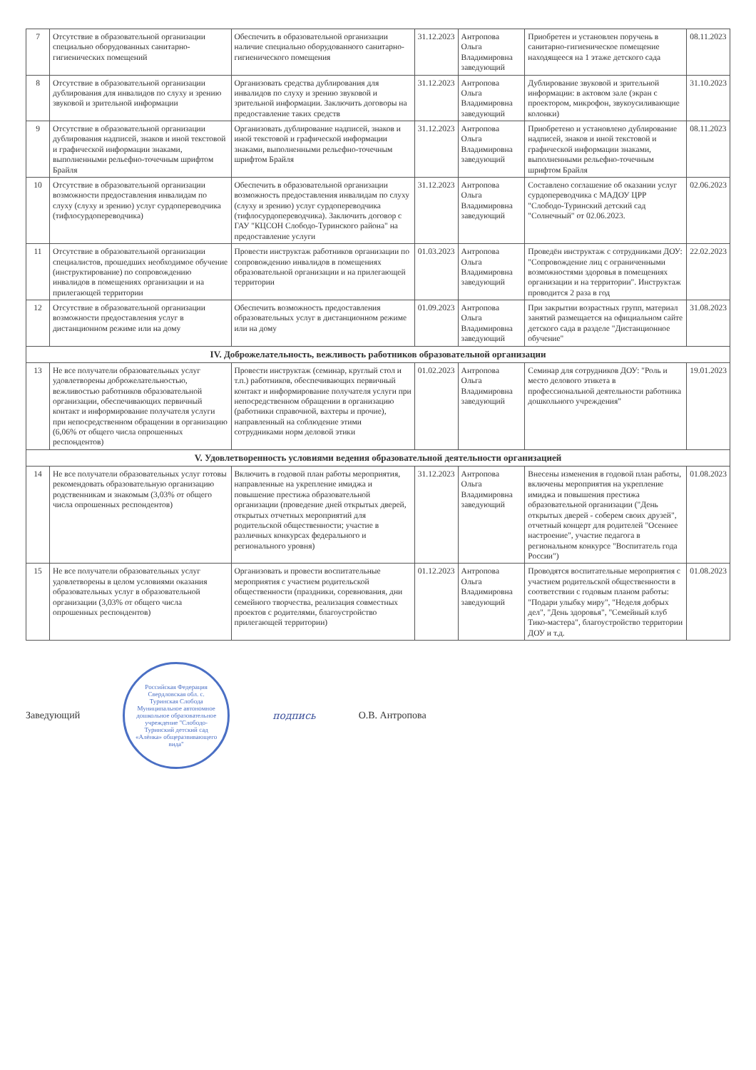| 7 | Отсутствие в образовательной организации специально оборудованных санитарно-гигиенических помещений | Обеспечить в образовательной организации наличие специально оборудованного санитарно-гигиенического помещения | 31.12.2023 | Антропова Ольга Владимировна заведующий | Приобретен и установлен поручень в санитарно-гигиеническое помещение находящееся на 1 этаже детского сада | 08.11.2023 |
| 8 | Отсутствие в образовательной организации дублирования для инвалидов по слуху и зрению звуковой и зрительной информации | Организовать средства дублирования для инвалидов по слуху и зрению звуковой и зрительной информации. Заключить договоры на предоставление таких средств | 31.12.2023 | Антропова Ольга Владимировна заведующий | Дублирование звуковой и зрительной информации: в актовом зале (экран с проектором, микрофон, звукоусиливающие колонки) | 31.10.2023 |
| 9 | Отсутствие в образовательной организации дублирования надписей, знаков и иной текстовой и графической информации знаками, выполненными рельефно-точечным шрифтом Брайля | Организовать дублирование надписей, знаков и иной текстовой и графической информации знаками, выполненными рельефно-точечным шрифтом Брайля | 31.12.2023 | Антропова Ольга Владимировна заведующий | Приобретено и установлено дублирование надписей, знаков и иной текстовой и графической информации знаками, выполненными рельефно-точечным шрифтом Брайля | 08.11.2023 |
| 10 | Отсутствие в образовательной организации возможности предоставления инвалидам по слуху (слуху и зрению) услуг сурдопереводчика (тифлосурдопереводчика) | Обеспечить в образовательной организации возможность предоставления инвалидам по слуху (слуху и зрению) услуг сурдопереводчика (тифлосурдопереводчика). Заключить договор с ГАУ "КЦСОН Слободо-Туринского района" на предоставление услуги | 31.12.2023 | Антропова Ольга Владимировна заведующий | Составлено соглашение об оказании услуг сурдопереводчика с МАДОУ ЦРР "Слободо-Туринский детский сад "Солнечный" от 02.06.2023. | 02.06.2023 |
| 11 | Отсутствие в образовательной организации специалистов, прошедших необходимое обучение (инструктирование) по сопровождению инвалидов в помещениях организации и на прилегающей территории | Провести инструктаж работников организации по сопровождению инвалидов в помещениях образовательной организации и на прилегающей территории | 01.03.2023 | Антропова Ольга Владимировна заведующий | Проведён инструктаж с сотрудниками ДОУ: "Сопровождение лиц с ограниченными возможностями здоровья в помещениях организации и на территории". Инструктаж проводится 2 раза в год | 22.02.2023 |
| 12 | Отсутствие в образовательной организации возможности предоставления услуг в дистанционном режиме или на дому | Обеспечить возможность предоставления образовательных услуг в дистанционном режиме или на дому | 01.09.2023 | Антропова Ольга Владимировна заведующий | При закрытии возрастных групп, материал занятий размещается на официальном сайте детского сада в разделе "Дистанционное обучение" | 31.08.2023 |
| IV. Доброжелательность, вежливость работников образовательной организации | | | | | | |
| 13 | Не все получатели образовательных услуг удовлетворены доброжелательностью, вежливостью работников образовательной организации, обеспечивающих первичный контакт и информирование получателя услуги при непосредственном обращении в организацию (6,06% от общего числа опрошенных респондентов) | Провести инструктаж (семинар, круглый стол и т.п.) работников, обеспечивающих первичный контакт и информирование получателя услуги при непосредственном обращении в организацию (работники справочной, вахтеры и прочие), направленный на соблюдение этими сотрудниками норм деловой этики | 01.02.2023 | Антропова Ольга Владимировна заведующий | Семинар для сотрудников ДОУ: "Роль и место делового этикета в профессиональной деятельности работника дошкольного учреждения" | 19.01.2023 |
| V. Удовлетворенность условиями ведения образовательной деятельности организацией | | | | | | |
| 14 | Не все получатели образовательных услуг готовы рекомендовать образовательную организацию родственникам и знакомым (3,03% от общего числа опрошенных респондентов) | Включить в годовой план работы мероприятия, направленные на укрепление имиджа и повышение престижа образовательной организации (проведение дней открытых дверей, открытых отчетных мероприятий для родительской общественности; участие в различных конкурсах федерального и регионального уровня) | 31.12.2023 | Антропова Ольга Владимировна заведующий | Внесены изменения в годовой план работы, включены мероприятия на укрепление имиджа и повышения престижа образовательной организации ("День открытых дверей - соберем своих друзей", отчетный концерт для родителей "Осеннее настроение", участие педагога в региональном конкурсе "Воспитатель года России") | 01.08.2023 |
| 15 | Не все получатели образовательных услуг удовлетворены в целом условиями оказания образовательных услуг в образовательной организации (3,03% от общего числа опрошенных респондентов) | Организовать и провести воспитательные мероприятия с участием родительской общественности (праздники, соревнования, дни семейного творчества, реализация совместных проектов с родителями, благоустройство прилегающей территории) | 01.12.2023 | Антропова Ольга Владимировна заведующий | Проводятся воспитательные мероприятия с участием родительской общественности в соответствии с годовым планом работы: "Подари улыбку миру", "Неделя добрых дел", "День здоровья", "Семейный клуб Тико-мастера", благоустройство территории ДОУ и т.д. | 01.08.2023 |
Заведующий
Российская Федерация Свердловская обл. с. Туринская Слобода Муниципальное автономное дошкольное образовательное учреждение "Слободо-Туринский детский сад «Алёнка» общеразвивающего вида"
подпись О.В. Антропова